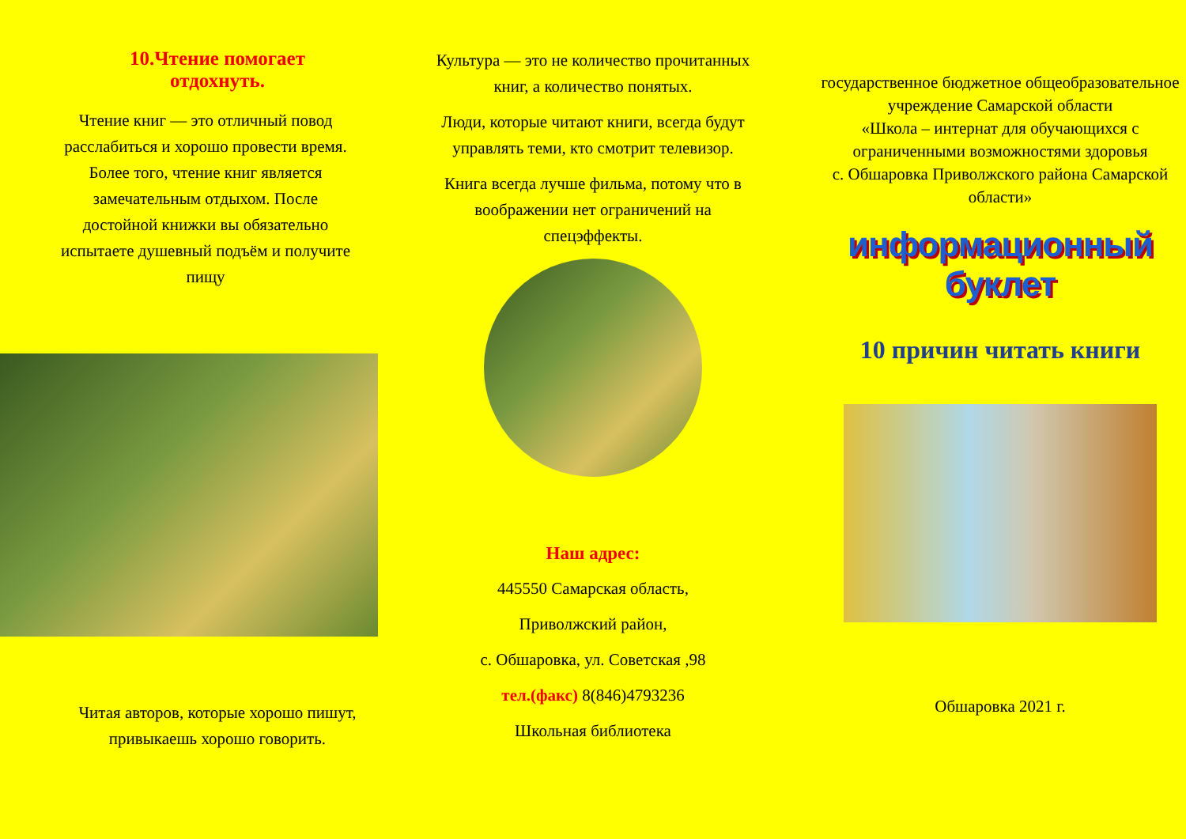10.Чтение помогает
отдохнуть.
Чтение книг — это отличный повод расслабиться и хорошо провести время. Более того, чтение книг является замечательным отдыхом. После достойной книжки вы обязательно испытаете душевный подъём и получите пищу
Читая авторов, которые хорошо пишут, привыкаешь хорошо говорить.
Культура — это не количество прочитанных книг, а количество понятых.
Люди, которые читают книги, всегда будут управлять теми, кто смотрит телевизор.
Книга всегда лучше фильма, потому что в воображении нет ограничений на спецэффекты.
Наш адрес:
445550 Самарская область,
Приволжский район,
с. Обшаровка, ул. Советская ,98
тел.(факс) 8(846)4793236
Школьная библиотека
государственное бюджетное общеобразовательное учреждение Самарской области
«Школа – интернат для обучающихся с ограниченными возможностями здоровья
с. Обшаровка Приволжского района Самарской области»
информационный буклет
10 причин читать книги
Обшаровка 2021 г.